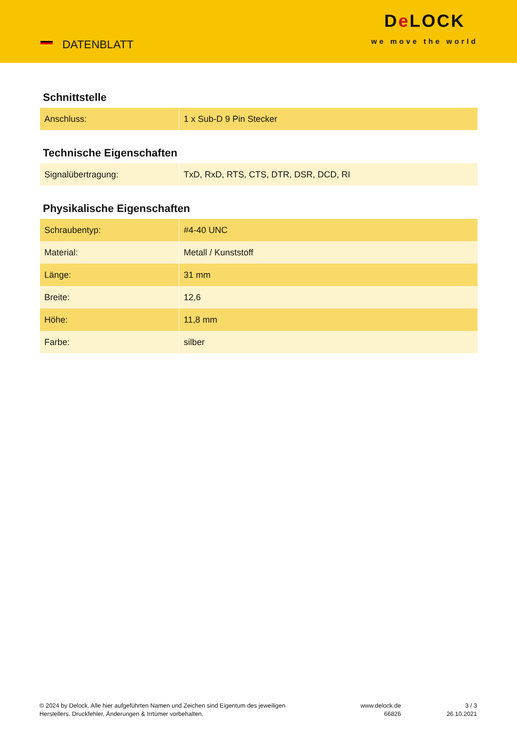DATENBLATT
De LOCK
we move the world
Schnittstelle
| Anschluss: | 1 x Sub-D 9 Pin Stecker |
Technische Eigenschaften
| Signalübertragung: | TxD, RxD, RTS, CTS, DTR, DSR, DCD, RI |
Physikalische Eigenschaften
| Schraubentyp: | #4-40 UNC |
| Material: | Metall / Kunststoff |
| Länge: | 31 mm |
| Breite: | 12,6 |
| Höhe: | 11,8 mm |
| Farbe: | silber |
© 2024 by Delock. Alle hier aufgeführten Namen und Zeichen sind Eigentum des jeweiligen
Herstellers. Druckfehler, Änderungen & Irrtümer vorbehalten.
www.delock.de
66826
3 / 3
26.10.2021